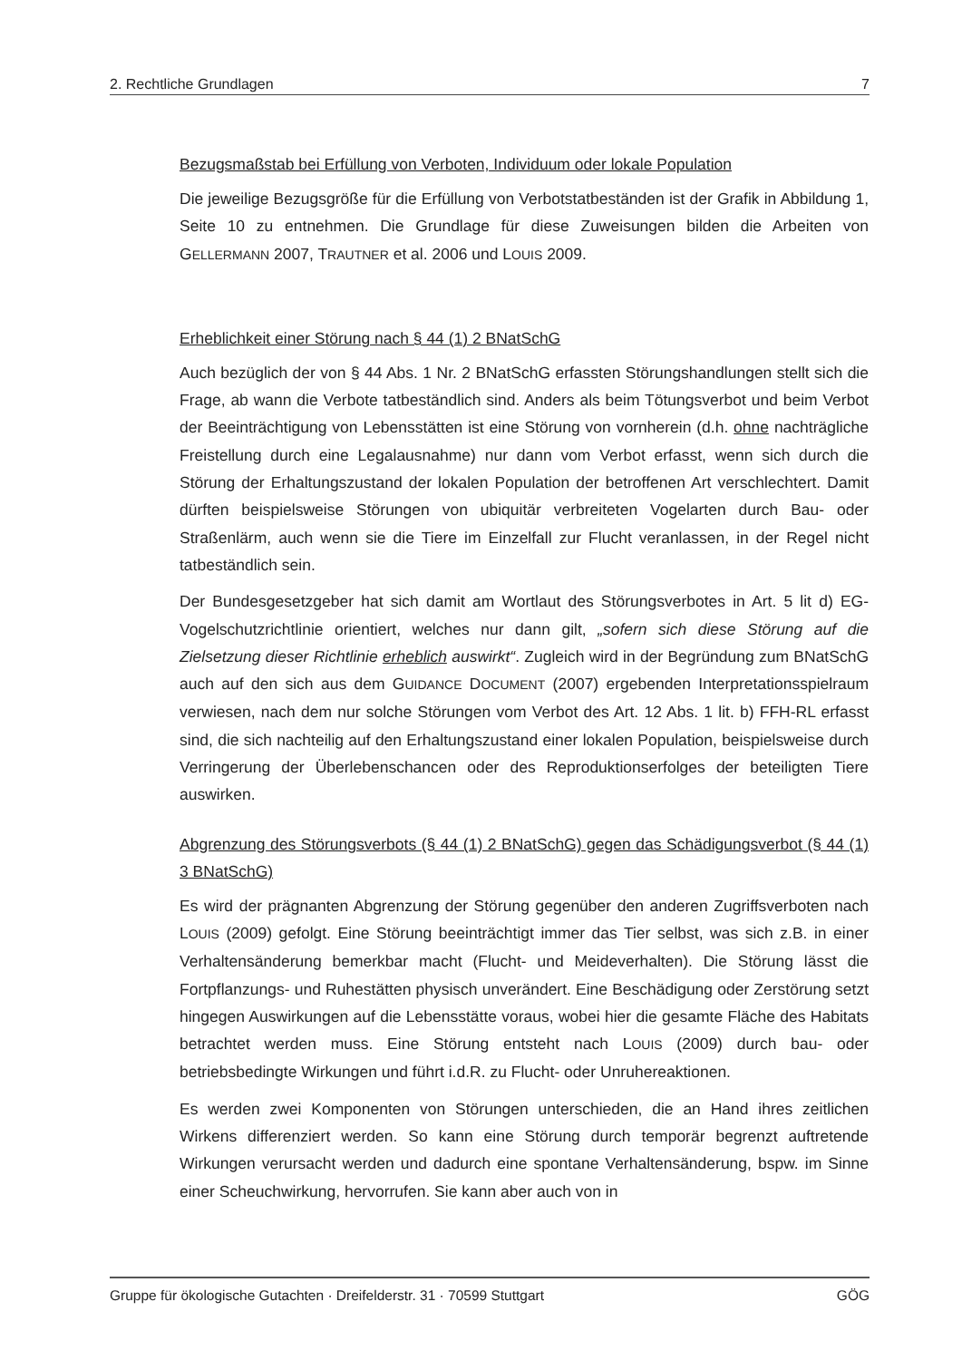2. Rechtliche Grundlagen 7
Bezugsmaßstab bei Erfüllung von Verboten, Individuum oder lokale Population
Die jeweilige Bezugsgröße für die Erfüllung von Verbotstatbeständen ist der Grafik in Abbildung 1, Seite 10 zu entnehmen. Die Grundlage für diese Zuweisungen bilden die Arbeiten von GELLERMANN 2007, TRAUTNER et al. 2006 und LOUIS 2009.
Erheblichkeit einer Störung nach § 44 (1) 2 BNatSchG
Auch bezüglich der von § 44 Abs. 1 Nr. 2 BNatSchG erfassten Störungshandlungen stellt sich die Frage, ab wann die Verbote tatbeständlich sind. Anders als beim Tötungsverbot und beim Verbot der Beeinträchtigung von Lebensstätten ist eine Störung von vornherein (d.h. ohne nachträgliche Freistellung durch eine Legalausnahme) nur dann vom Verbot erfasst, wenn sich durch die Störung der Erhaltungszustand der lokalen Population der betroffenen Art verschlechtert. Damit dürften beispielsweise Störungen von ubiquitär verbreiteten Vogelarten durch Bau- oder Straßenlärm, auch wenn sie die Tiere im Einzelfall zur Flucht veranlassen, in der Regel nicht tatbeständlich sein.
Der Bundesgesetzgeber hat sich damit am Wortlaut des Störungsverbotes in Art. 5 lit d) EG-Vogelschutzrichtlinie orientiert, welches nur dann gilt, „sofern sich diese Störung auf die Zielsetzung dieser Richtlinie erheblich auswirkt“. Zugleich wird in der Begründung zum BNatSchG auch auf den sich aus dem GUIDANCE DOCUMENT (2007) ergebenden Interpretationsspielraum verwiesen, nach dem nur solche Störungen vom Verbot des Art. 12 Abs. 1 lit. b) FFH-RL erfasst sind, die sich nachteilig auf den Erhaltungszustand einer lokalen Population, beispielsweise durch Verringerung der Überlebenschancen oder des Reproduktionserfolges der beteiligten Tiere auswirken.
Abgrenzung des Störungsverbots (§ 44 (1) 2 BNatSchG) gegen das Schädigungsverbot (§ 44 (1) 3 BNatSchG)
Es wird der prägnanten Abgrenzung der Störung gegenüber den anderen Zugriffsverboten nach LOUIS (2009) gefolgt. Eine Störung beeinträchtigt immer das Tier selbst, was sich z.B. in einer Verhaltensänderung bemerkbar macht (Flucht- und Meideverhalten). Die Störung lässt die Fortpflanzungs- und Ruhestätten physisch unverändert. Eine Beschädigung oder Zerstörung setzt hingegen Auswirkungen auf die Lebensstätte voraus, wobei hier die gesamte Fläche des Habitats betrachtet werden muss. Eine Störung entsteht nach LOUIS (2009) durch bau- oder betriebsbedingte Wirkungen und führt i.d.R. zu Flucht- oder Unruhereaktionen.
Es werden zwei Komponenten von Störungen unterschieden, die an Hand ihres zeitlichen Wirkens differenziert werden. So kann eine Störung durch temporär begrenzt auftretende Wirkungen verursacht werden und dadurch eine spontane Verhaltensänderung, bspw. im Sinne einer Scheuchwirkung, hervorrufen. Sie kann aber auch von in
Gruppe für ökologische Gutachten · Dreifelderstr. 31 · 70599 Stuttgart GÖG